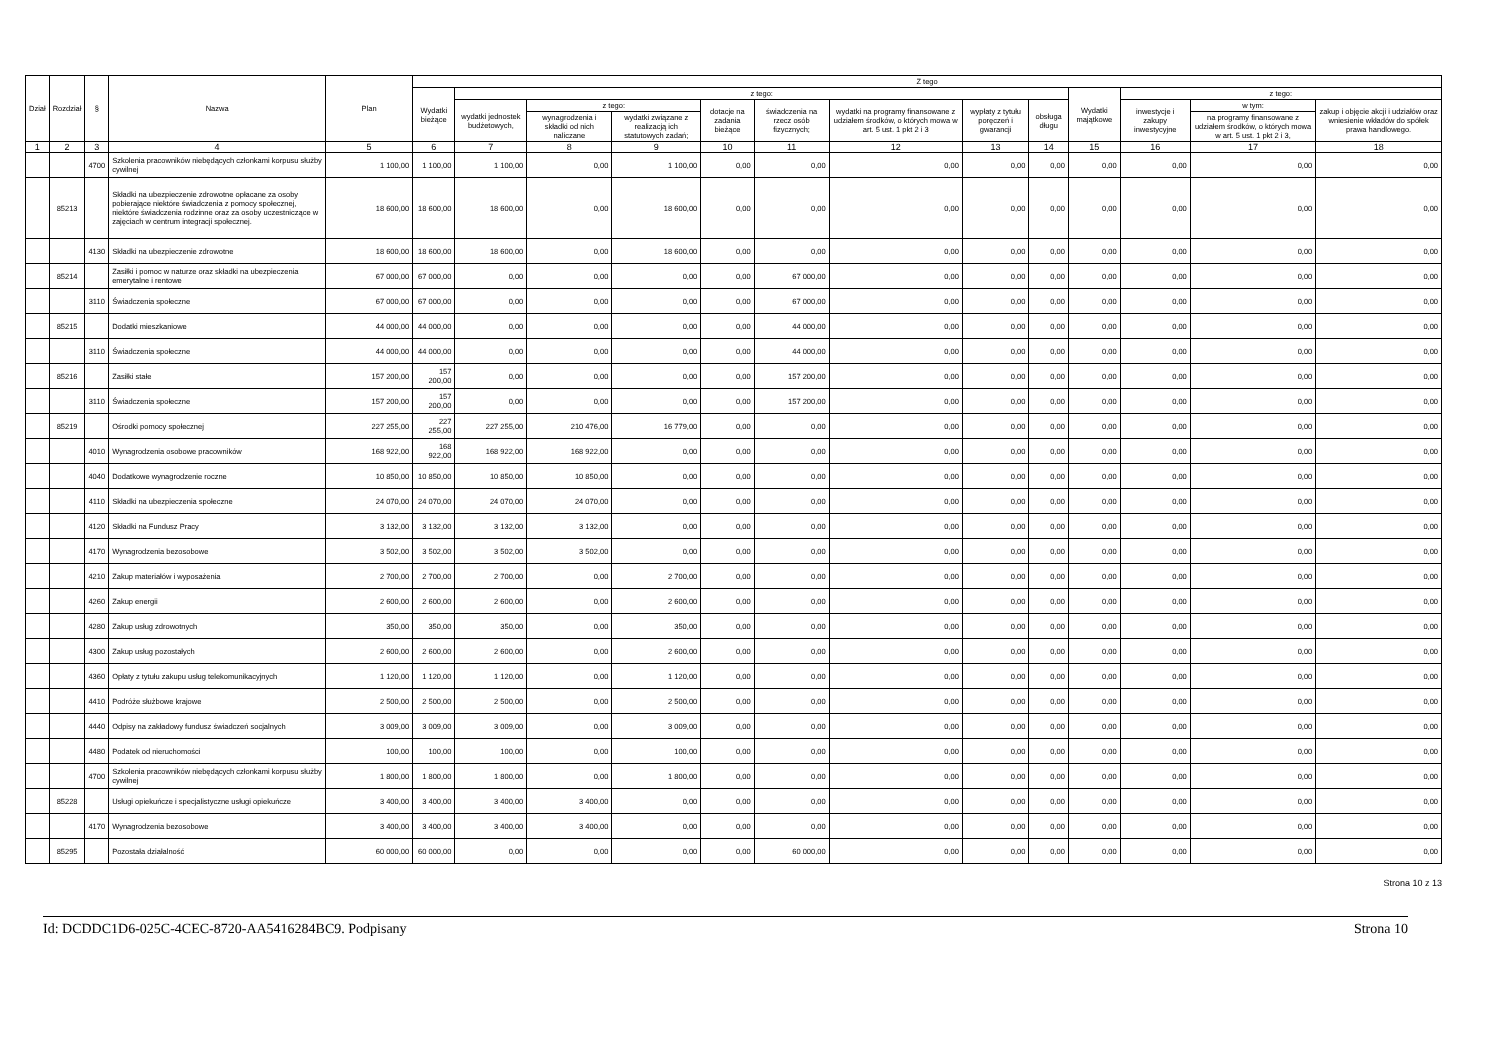| Dział | Rozdział | § | Nazwa | Plan | Z tego | | | | | | | | | | | | |
| --- | --- | --- | --- | --- | --- | --- | --- | --- | --- | --- | --- | --- | --- | --- | --- | --- | --- |
| | | | | | Wydatki bieżące | z tego: | | | | | | | | Wydatki majątkowe | z tego: | | |
| | | | | | | wydatki jednostek budżetowych, | z tego: | | dotacje na zadania bieżące | świadczenia na rzecz osób fizycznych; | wydatki na programy finansowane z udziałem środków, o których mowa w art. 5 ust. 1 pkt 2 i 3 | wypłaty z tytułu poręczeń i gwarancji | obsługa długu | | inwestycje i zakupy inwestycyjne | w tym: | zakup i objęcie akcji i udziałów oraz wniesienie wkładów do spółek prawa handlowego. |
| | | | | | | | wynagrodzenia i składki od nich naliczane | wydatki związane z realizacją ich statutowych zadań; | | | | | | | | na programy finansowane z udziałem środków, o których mowa w art. 5 ust. 1 pkt 2 i 3, | |
| 1 | 2 | 3 | 4 | 5 | 6 | 7 | 8 | 9 | 10 | 11 | 12 | 13 | 14 | 15 | 16 | 17 | 18 |
| | | 4700 | Szkolenia pracowników niebędących członkami korpusu służby cywilnej | 1 100,00 | 1 100,00 | 1 100,00 | 0,00 | 1 100,00 | 0,00 | 0,00 | 0,00 | 0,00 | 0,00 | 0,00 | 0,00 | 0,00 | 0,00 |
| | 85213 | | Składki na ubezpieczenie zdrowotne opłacane za osoby pobierające niektóre świadczenia z pomocy społecznej, niektóre świadczenia rodzinne oraz za osoby uczestniczące w zajęciach w centrum integracji społecznej. | 18 600,00 | 18 600,00 | 18 600,00 | 0,00 | 18 600,00 | 0,00 | 0,00 | 0,00 | 0,00 | 0,00 | 0,00 | 0,00 | 0,00 | 0,00 |
| | | 4130 | Składki na ubezpieczenie zdrowotne | 18 600,00 | 18 600,00 | 18 600,00 | 0,00 | 18 600,00 | 0,00 | 0,00 | 0,00 | 0,00 | 0,00 | 0,00 | 0,00 | 0,00 | 0,00 |
| | 85214 | | Zasiłki i pomoc w naturze oraz składki na ubezpieczenia emerytalne i rentowe | 67 000,00 | 67 000,00 | 0,00 | 0,00 | 0,00 | 0,00 | 67 000,00 | 0,00 | 0,00 | 0,00 | 0,00 | 0,00 | 0,00 | 0,00 |
| | | 3110 | Świadczenia społeczne | 67 000,00 | 67 000,00 | 0,00 | 0,00 | 0,00 | 0,00 | 67 000,00 | 0,00 | 0,00 | 0,00 | 0,00 | 0,00 | 0,00 | 0,00 |
| | 85215 | | Dodatki mieszkaniowe | 44 000,00 | 44 000,00 | 0,00 | 0,00 | 0,00 | 0,00 | 44 000,00 | 0,00 | 0,00 | 0,00 | 0,00 | 0,00 | 0,00 | 0,00 |
| | | 3110 | Świadczenia społeczne | 44 000,00 | 44 000,00 | 0,00 | 0,00 | 0,00 | 0,00 | 44 000,00 | 0,00 | 0,00 | 0,00 | 0,00 | 0,00 | 0,00 | 0,00 |
| | 85216 | | Zasiłki stałe | 157 200,00 | 157 200,00 | 0,00 | 0,00 | 0,00 | 0,00 | 157 200,00 | 0,00 | 0,00 | 0,00 | 0,00 | 0,00 | 0,00 | 0,00 |
| | | 3110 | Świadczenia społeczne | 157 200,00 | 157 200,00 | 0,00 | 0,00 | 0,00 | 0,00 | 157 200,00 | 0,00 | 0,00 | 0,00 | 0,00 | 0,00 | 0,00 | 0,00 |
| | 85219 | | Ośrodki pomocy społecznej | 227 255,00 | 227 255,00 | 227 255,00 | 210 476,00 | 16 779,00 | 0,00 | 0,00 | 0,00 | 0,00 | 0,00 | 0,00 | 0,00 | 0,00 | 0,00 |
| | | 4010 | Wynagrodzenia osobowe pracowników | 168 922,00 | 168 922,00 | 168 922,00 | 168 922,00 | 0,00 | 0,00 | 0,00 | 0,00 | 0,00 | 0,00 | 0,00 | 0,00 | 0,00 | 0,00 |
| | | 4040 | Dodatkowe wynagrodzenie roczne | 10 850,00 | 10 850,00 | 10 850,00 | 10 850,00 | 0,00 | 0,00 | 0,00 | 0,00 | 0,00 | 0,00 | 0,00 | 0,00 | 0,00 | 0,00 |
| | | 4110 | Składki na ubezpieczenia społeczne | 24 070,00 | 24 070,00 | 24 070,00 | 24 070,00 | 0,00 | 0,00 | 0,00 | 0,00 | 0,00 | 0,00 | 0,00 | 0,00 | 0,00 | 0,00 |
| | | 4120 | Składki na Fundusz Pracy | 3 132,00 | 3 132,00 | 3 132,00 | 3 132,00 | 0,00 | 0,00 | 0,00 | 0,00 | 0,00 | 0,00 | 0,00 | 0,00 | 0,00 | 0,00 |
| | | 4170 | Wynagrodzenia bezosobowe | 3 502,00 | 3 502,00 | 3 502,00 | 3 502,00 | 0,00 | 0,00 | 0,00 | 0,00 | 0,00 | 0,00 | 0,00 | 0,00 | 0,00 | 0,00 |
| | | 4210 | Zakup materiałów i wyposażenia | 2 700,00 | 2 700,00 | 2 700,00 | 0,00 | 2 700,00 | 0,00 | 0,00 | 0,00 | 0,00 | 0,00 | 0,00 | 0,00 | 0,00 | 0,00 |
| | | 4260 | Zakup energii | 2 600,00 | 2 600,00 | 2 600,00 | 0,00 | 2 600,00 | 0,00 | 0,00 | 0,00 | 0,00 | 0,00 | 0,00 | 0,00 | 0,00 | 0,00 |
| | | 4280 | Zakup usług zdrowotnych | 350,00 | 350,00 | 350,00 | 0,00 | 350,00 | 0,00 | 0,00 | 0,00 | 0,00 | 0,00 | 0,00 | 0,00 | 0,00 | 0,00 |
| | | 4300 | Zakup usług pozostałych | 2 600,00 | 2 600,00 | 2 600,00 | 0,00 | 2 600,00 | 0,00 | 0,00 | 0,00 | 0,00 | 0,00 | 0,00 | 0,00 | 0,00 | 0,00 |
| | | 4360 | Opłaty z tytułu zakupu usług telekomunikacyjnych | 1 120,00 | 1 120,00 | 1 120,00 | 0,00 | 1 120,00 | 0,00 | 0,00 | 0,00 | 0,00 | 0,00 | 0,00 | 0,00 | 0,00 | 0,00 |
| | | 4410 | Podróże służbowe krajowe | 2 500,00 | 2 500,00 | 2 500,00 | 0,00 | 2 500,00 | 0,00 | 0,00 | 0,00 | 0,00 | 0,00 | 0,00 | 0,00 | 0,00 | 0,00 |
| | | 4440 | Odpisy na zakładowy fundusz świadczeń socjalnych | 3 009,00 | 3 009,00 | 3 009,00 | 0,00 | 3 009,00 | 0,00 | 0,00 | 0,00 | 0,00 | 0,00 | 0,00 | 0,00 | 0,00 | 0,00 |
| | | 4480 | Podatek od nieruchomości | 100,00 | 100,00 | 100,00 | 0,00 | 100,00 | 0,00 | 0,00 | 0,00 | 0,00 | 0,00 | 0,00 | 0,00 | 0,00 | 0,00 |
| | | 4700 | Szkolenia pracowników niebędących członkami korpusu służby cywilnej | 1 800,00 | 1 800,00 | 1 800,00 | 0,00 | 1 800,00 | 0,00 | 0,00 | 0,00 | 0,00 | 0,00 | 0,00 | 0,00 | 0,00 | 0,00 |
| | 85228 | | Usługi opiekuńcze i specjalistyczne usługi opiekuńcze | 3 400,00 | 3 400,00 | 3 400,00 | 3 400,00 | 0,00 | 0,00 | 0,00 | 0,00 | 0,00 | 0,00 | 0,00 | 0,00 | 0,00 | 0,00 |
| | | 4170 | Wynagrodzenia bezosobowe | 3 400,00 | 3 400,00 | 3 400,00 | 3 400,00 | 0,00 | 0,00 | 0,00 | 0,00 | 0,00 | 0,00 | 0,00 | 0,00 | 0,00 | 0,00 |
| | 85295 | | Pozostała działalność | 60 000,00 | 60 000,00 | 0,00 | 0,00 | 0,00 | 0,00 | 60 000,00 | 0,00 | 0,00 | 0,00 | 0,00 | 0,00 | 0,00 | 0,00 |
Strona 10 z 13
Id: DCDDC1D6-025C-4CEC-8720-AA5416284BC9. Podpisany Strona 10